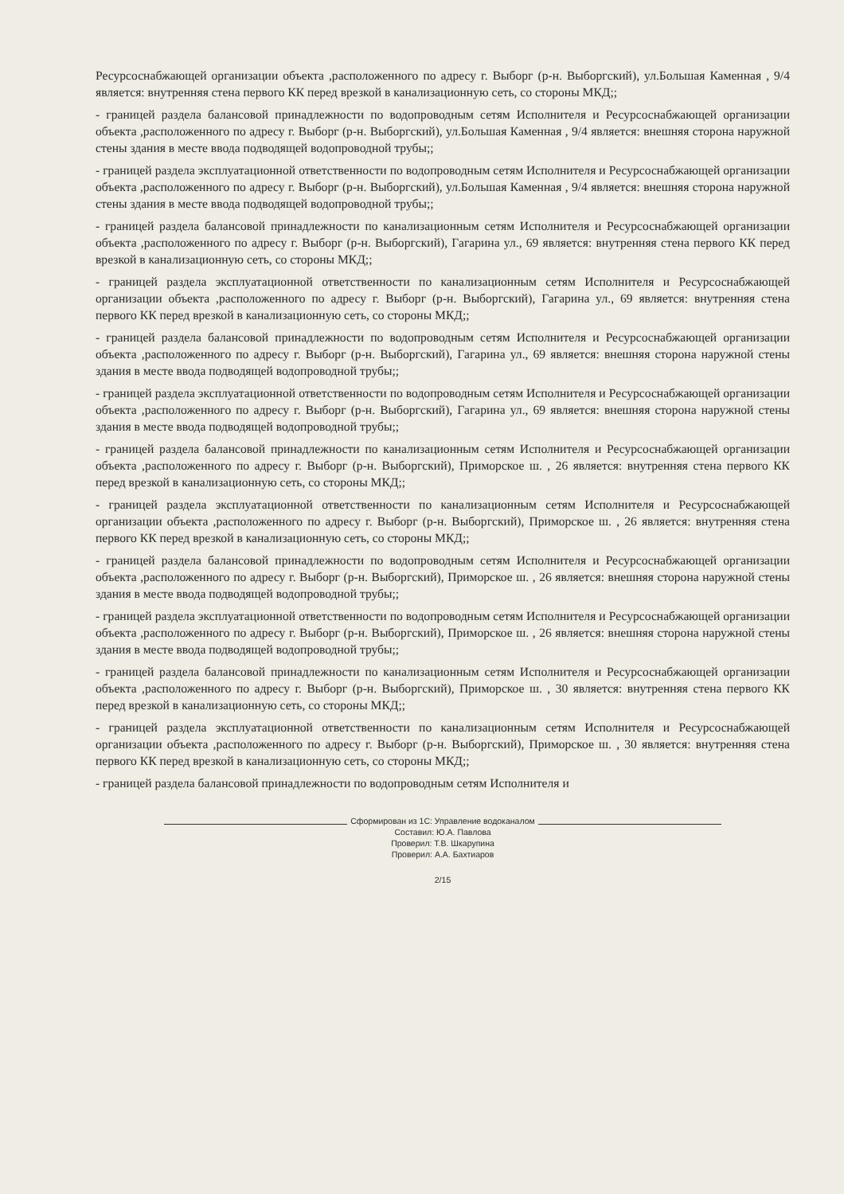Ресурсоснабжающей организации объекта ,расположенного по адресу г. Выборг (р-н. Выборгский), ул.Большая Каменная , 9/4 является: внутренняя стена первого КК перед врезкой в канализационную сеть, со стороны МКД;;
- границей раздела балансовой принадлежности по водопроводным сетям Исполнителя и Ресурсоснабжающей организации объекта ,расположенного по адресу г. Выборг (р-н. Выборгский), ул.Большая Каменная , 9/4 является: внешняя сторона наружной стены здания в месте ввода подводящей водопроводной трубы;;
- границей раздела эксплуатационной ответственности по водопроводным сетям Исполнителя и Ресурсоснабжающей организации объекта ,расположенного по адресу г. Выборг (р-н. Выборгский), ул.Большая Каменная , 9/4 является: внешняя сторона наружной стены здания в месте ввода подводящей водопроводной трубы;;
- границей раздела балансовой принадлежности по канализационным сетям Исполнителя и Ресурсоснабжающей организации объекта ,расположенного по адресу г. Выборг (р-н. Выборгский), Гагарина ул., 69 является: внутренняя стена первого КК перед врезкой в канализационную сеть, со стороны МКД;;
- границей раздела эксплуатационной ответственности по канализационным сетям Исполнителя и Ресурсоснабжающей организации объекта ,расположенного по адресу г. Выборг (р-н. Выборгский), Гагарина ул., 69 является: внутренняя стена первого КК перед врезкой в канализационную сеть, со стороны МКД;;
- границей раздела балансовой принадлежности по водопроводным сетям Исполнителя и Ресурсоснабжающей организации объекта ,расположенного по адресу г. Выборг (р-н. Выборгский), Гагарина ул., 69 является: внешняя сторона наружной стены здания в месте ввода подводящей водопроводной трубы;;
- границей раздела эксплуатационной ответственности по водопроводным сетям Исполнителя и Ресурсоснабжающей организации объекта ,расположенного по адресу г. Выборг (р-н. Выборгский), Гагарина ул., 69 является: внешняя сторона наружной стены здания в месте ввода подводящей водопроводной трубы;;
- границей раздела балансовой принадлежности по канализационным сетям Исполнителя и Ресурсоснабжающей организации объекта ,расположенного по адресу г. Выборг (р-н. Выборгский), Приморское ш. , 26 является: внутренняя стена первого КК перед врезкой в канализационную сеть, со стороны МКД;;
- границей раздела эксплуатационной ответственности по канализационным сетям Исполнителя и Ресурсоснабжающей организации объекта ,расположенного по адресу г. Выборг (р-н. Выборгский), Приморское ш. , 26 является: внутренняя стена первого КК перед врезкой в канализационную сеть, со стороны МКД;;
- границей раздела балансовой принадлежности по водопроводным сетям Исполнителя и Ресурсоснабжающей организации объекта ,расположенного по адресу г. Выборг (р-н. Выборгский), Приморское ш. , 26 является: внешняя сторона наружной стены здания в месте ввода подводящей водопроводной трубы;;
- границей раздела эксплуатационной ответственности по водопроводным сетям Исполнителя и Ресурсоснабжающей организации объекта ,расположенного по адресу г. Выборг (р-н. Выборгский), Приморское ш. , 26 является: внешняя сторона наружной стены здания в месте ввода подводящей водопроводной трубы;;
- границей раздела балансовой принадлежности по канализационным сетям Исполнителя и Ресурсоснабжающей организации объекта ,расположенного по адресу г. Выборг (р-н. Выборгский), Приморское ш. , 30 является: внутренняя стена первого КК перед врезкой в канализационную сеть, со стороны МКД;;
- границей раздела эксплуатационной ответственности по канализационным сетям Исполнителя и Ресурсоснабжающей организации объекта ,расположенного по адресу г. Выборг (р-н. Выборгский), Приморское ш. , 30 является: внутренняя стена первого КК перед врезкой в канализационную сеть, со стороны МКД;;
- границей раздела балансовой принадлежности по водопроводным сетям Исполнителя и
Сформирован из 1С: Управление водоканалом
Составил: Ю.А. Павлова
Проверил: Т.В. Шкарупина
Проверил: А.А. Бахтиаров
2/15